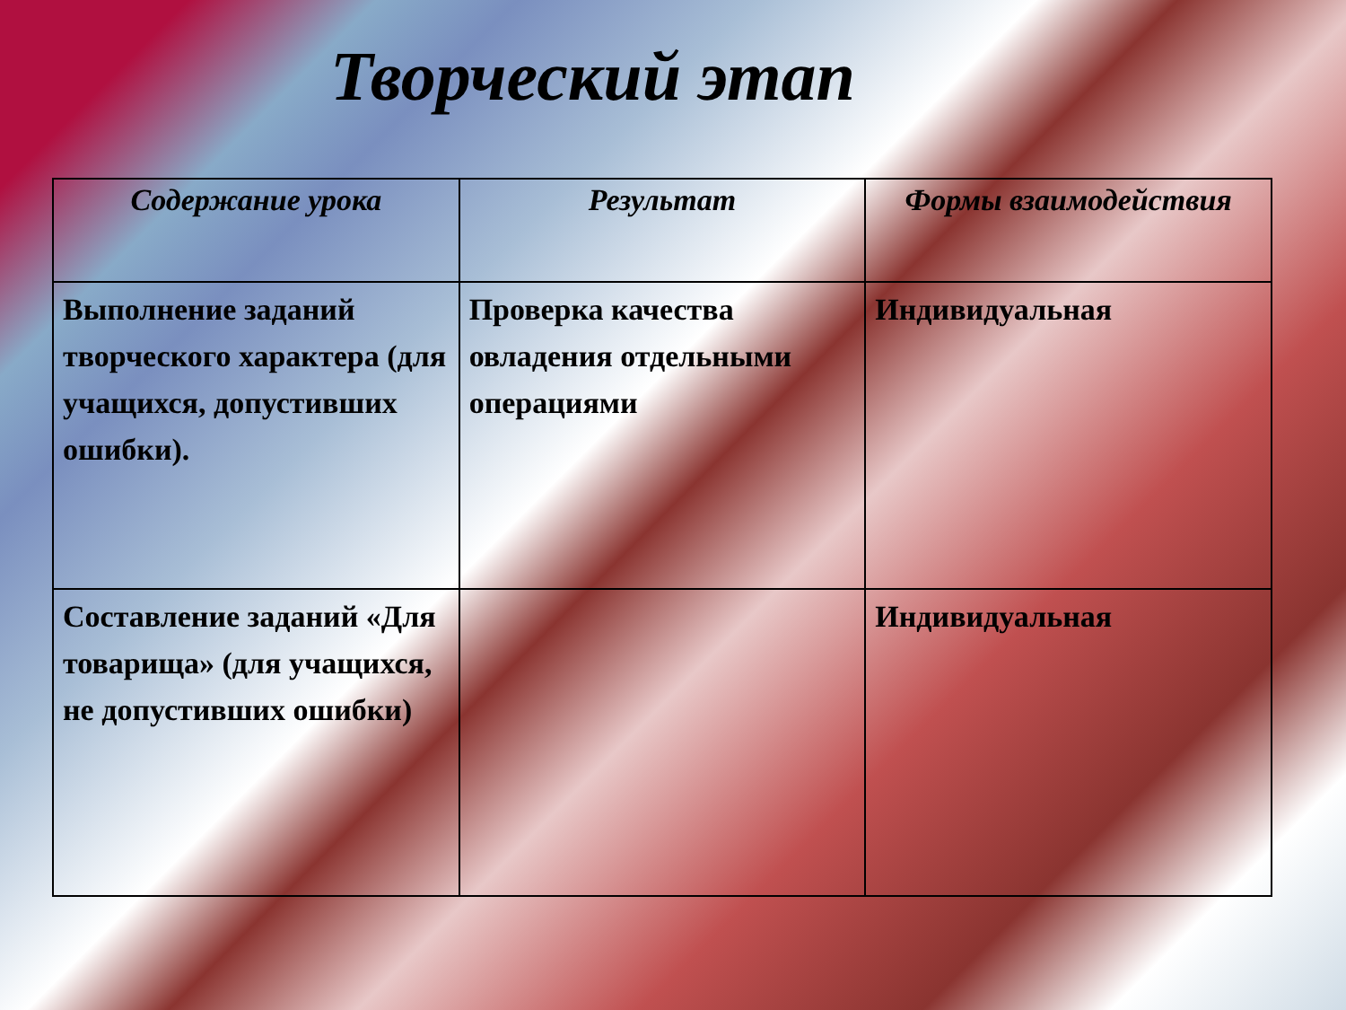Творческий этап
| Содержание урока | Результат | Формы взаимодействия |
| --- | --- | --- |
| Выполнение заданий творческого характера (для учащихся, допустивших ошибки). | Проверка качества овладения отдельными операциями | Индивидуальная |
| Составление заданий «Для товарища» (для учащихся, не допустивших ошибки) | | Индивидуальная |